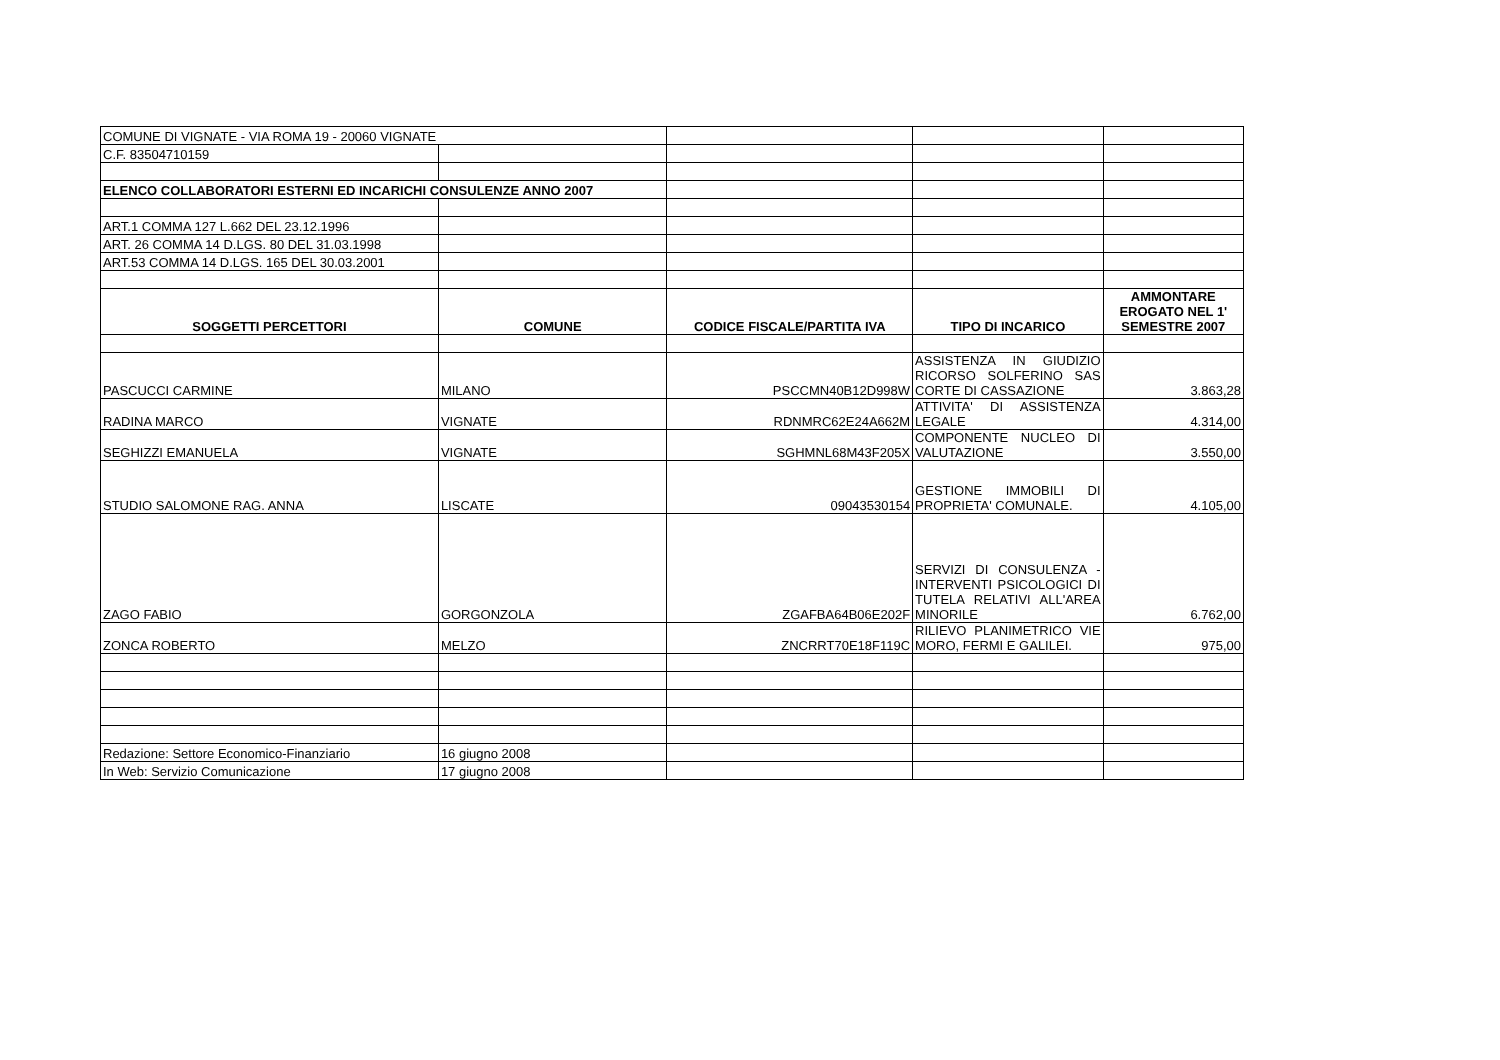| COMUNE DI VIGNATE - VIA ROMA 19 - 20060 VIGNATE | | | | |
| C.F. 83504710159 | | | | |
| ELENCO COLLABORATORI ESTERNI ED INCARICHI CONSULENZE ANNO 2007 | | | | |
| ART.1 COMMA 127 L.662 DEL 23.12.1996 | | | | |
| ART. 26 COMMA 14 D.LGS. 80 DEL 31.03.1998 | | | | |
| ART.53 COMMA 14 D.LGS. 165 DEL 30.03.2001 | | | | |
| SOGGETTI PERCETTORI | COMUNE | CODICE FISCALE/PARTITA IVA | TIPO DI INCARICO | AMMONTARE EROGATO NEL 1' SEMESTRE 2007 |
| PASCUCCI CARMINE | MILANO | PSCCMN40B12D998W | ASSISTENZA IN GIUDIZIO RICORSO SOLFERINO SAS CORTE DI CASSAZIONE | 3.863,28 |
| RADINA MARCO | VIGNATE | RDNMRC62E24A662M | ATTIVITA' DI ASSISTENZA LEGALE | 4.314,00 |
| SEGHIZZI EMANUELA | VIGNATE | SGHMNL68M43F205X | COMPONENTE NUCLEO DI VALUTAZIONE | 3.550,00 |
| STUDIO SALOMONE RAG. ANNA | LISCATE | 09043530154 | GESTIONE IMMOBILI DI PROPRIETA' COMUNALE. | 4.105,00 |
| ZAGO FABIO | GORGONZOLA | ZGAFBA64B06E202F | SERVIZI DI CONSULENZA - INTERVENTI PSICOLOGICI DI TUTELA RELATIVI ALL'AREA MINORILE | 6.762,00 |
| ZONCA ROBERTO | MELZO | ZNCRRT70E18F119C | RILIEVO PLANIMETRICO VIE MORO, FERMI E GALILEI. | 975,00 |
| Redazione: Settore Economico-Finanziario | 16 giugno 2008 | | | |
| In Web: Servizio Comunicazione | 17 giugno 2008 | | | |